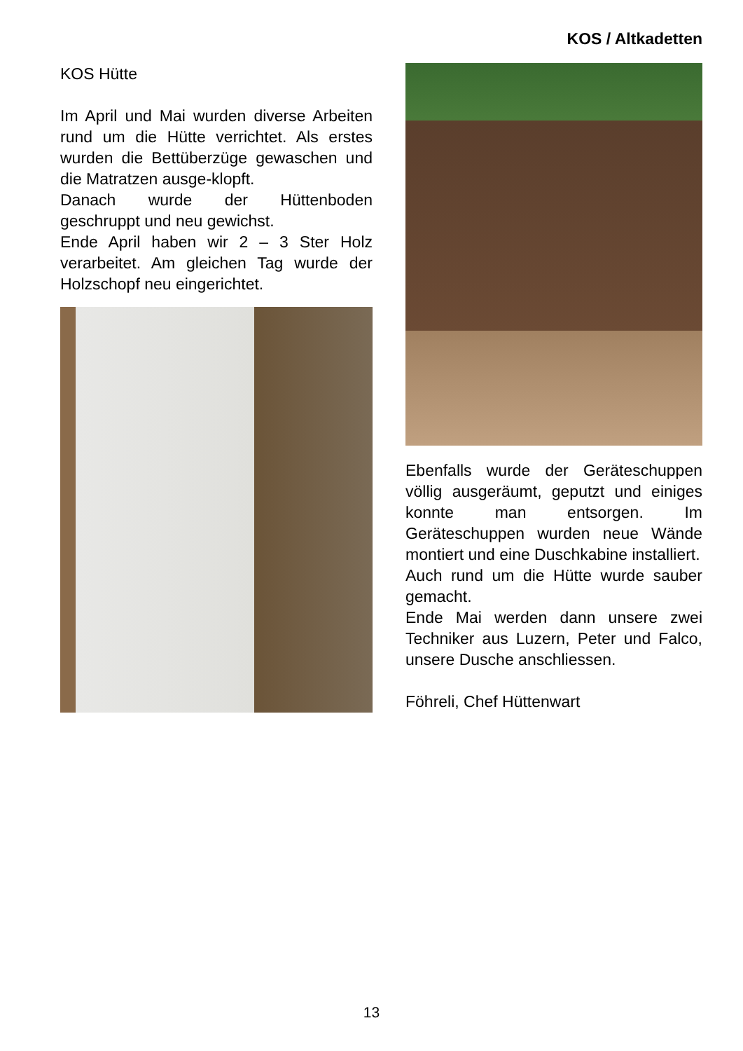KOS / Altkadetten
KOS Hütte
Im April und Mai wurden diverse Arbeiten rund um die Hütte verrichtet. Als erstes wurden die Bettüberzüge gewaschen und die Matratzen ausge-klopft.
Danach wurde der Hüttenboden geschruppt und neu gewichst.
Ende April haben wir 2 – 3 Ster Holz verarbeitet. Am gleichen Tag wurde der Holzschopf neu eingerichtet.
Ebenfalls wurde der Geräteschuppen völlig ausgeräumt, geputzt und einiges konnte man entsorgen. Im Geräteschuppen wurden neue Wände montiert und eine Duschkabine installiert.
Auch rund um die Hütte wurde sauber gemacht.
Ende Mai werden dann unsere zwei Techniker aus Luzern, Peter und Falco, unsere Dusche anschliessen.
Föhreli, Chef Hüttenwart
13